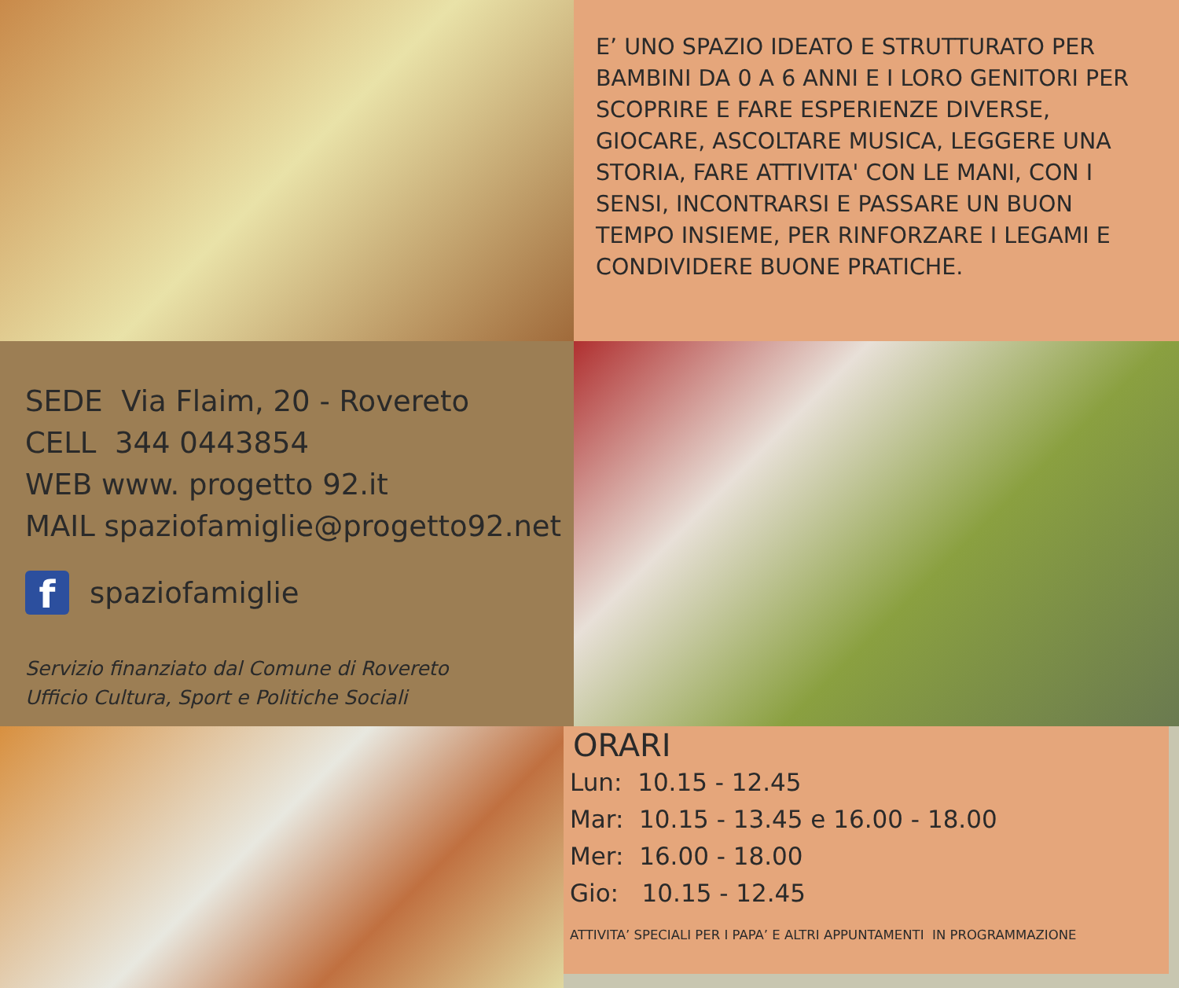E’ UNO SPAZIO IDEATO E STRUTTURATO PER BAMBINI DA 0 A 6 ANNI E I LORO GENITORI PER SCOPRIRE E FARE ESPERIENZE DIVERSE, GIOCARE, ASCOLTARE MUSICA, LEGGERE UNA STORIA, FARE ATTIVITA' CON LE MANI, CON I SENSI, INCONTRARSI E PASSARE UN BUON TEMPO INSIEME, PER RINFORZARE I LEGAMI E CONDIVIDERE BUONE PRATICHE.
SEDE Via Flaim, 20 - Rovereto
CELL 344 0443854
WEB www. progetto 92.it
MAIL spaziofamiglie@progetto92.net
fspaziofamiglie
Servizio finanziato dal Comune di Rovereto
Ufficio Cultura, Sport e Politiche Sociali
ORARI
Lun: 10.15 - 12.45
Mar: 10.15 - 13.45 e 16.00 - 18.00
Mer: 16.00 - 18.00
Gio: 10.15 - 12.45
ATTIVITA’ SPECIALI PER I PAPA’ E ALTRI APPUNTAMENTI IN PROGRAMMAZIONE